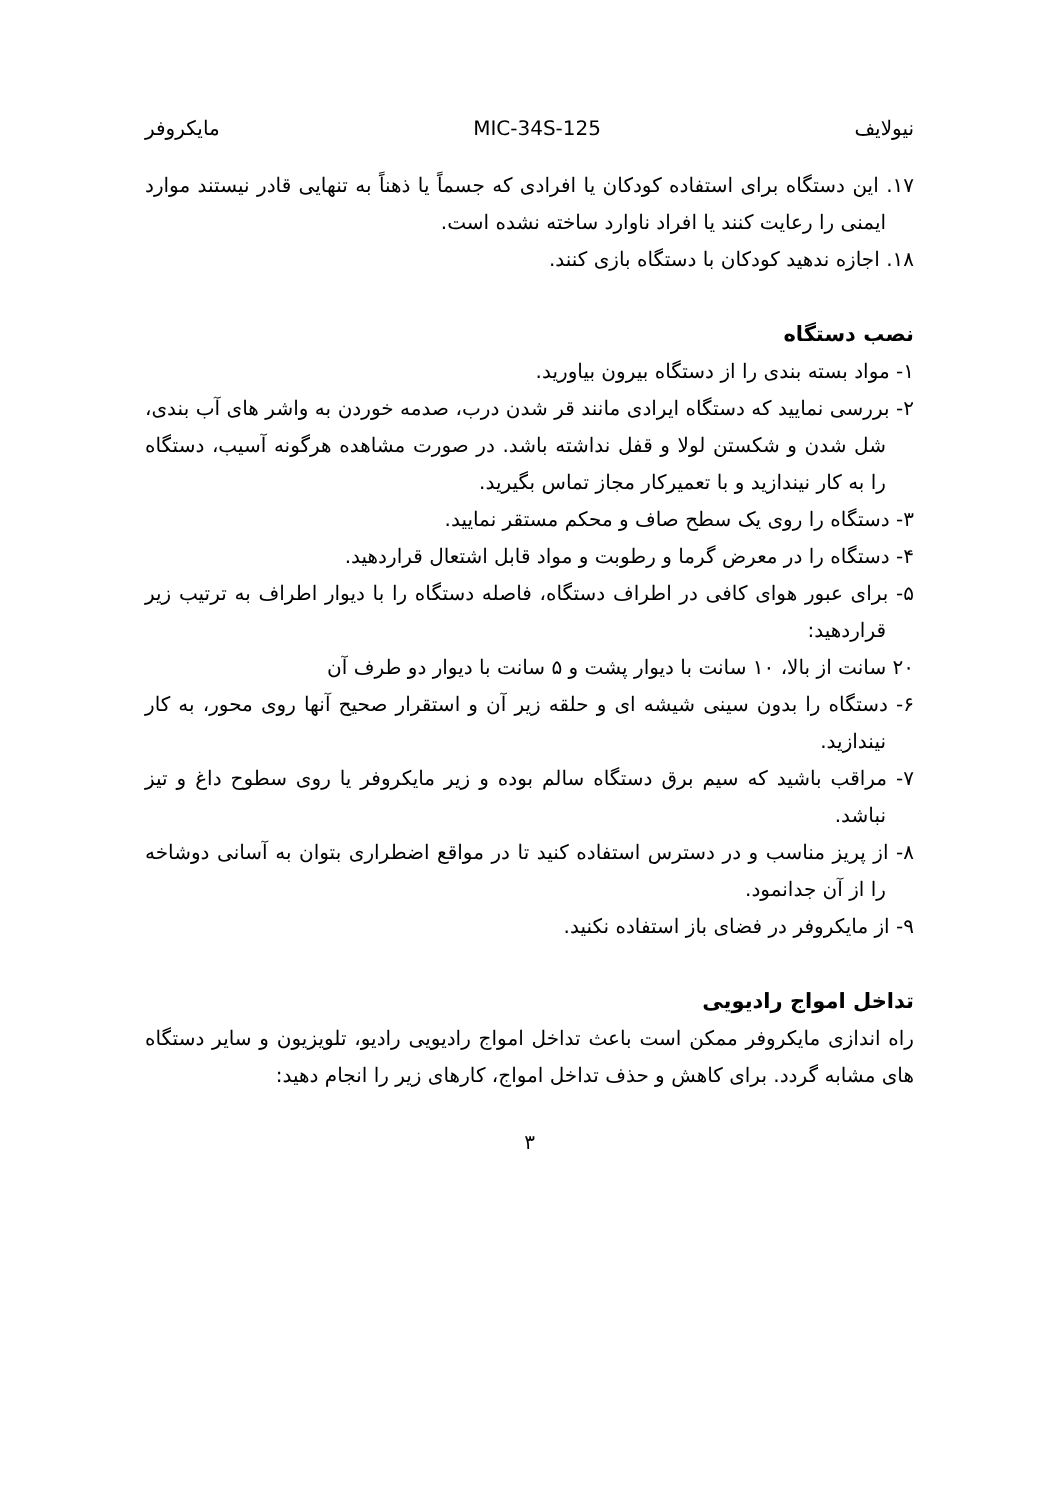نیولایف MIC-34S-125 مایکروفر
۱۷. این دستگاه برای استفاده کودکان یا افرادی که جسماً یا ذهناً به تنهایی قادر نیستند موارد ایمنی را رعایت کنند یا افراد ناوارد ساخته نشده است.
۱۸. اجازه ندهید کودکان با دستگاه بازی کنند.
نصب دستگاه
۱- مواد بسته بندی را از دستگاه بیرون بیاورید.
۲- بررسی نمایید که دستگاه ایرادی مانند قر شدن درب، صدمه خوردن به واشر های آب بندی، شل شدن و شکستن لولا و قفل نداشته باشد. در صورت مشاهده هرگونه آسیب، دستگاه را به کار نیندازید و با تعمیرکار مجاز تماس بگیرید.
۳- دستگاه را روی یک سطح صاف و محکم مستقر نمایید.
۴- دستگاه را در معرض گرما و رطوبت و مواد قابل اشتعال قراردهید.
۵- برای عبور هوای کافی در اطراف دستگاه، فاصله دستگاه را با دیوار اطراف به ترتیب زیر قراردهید:
۲۰ سانت از بالا، ۱۰ سانت با دیوار پشت و ۵ سانت با دیوار دو طرف آن
۶- دستگاه را بدون سینی شیشه ای و حلقه زیر آن و استقرار صحیح آنها روی محور، به کار نیندازید.
۷- مراقب باشید که سیم برق دستگاه سالم بوده و زیر مایکروفر یا روی سطوح داغ و تیز نباشد.
۸- از پریز مناسب و در دسترس استفاده کنید تا در مواقع اضطراری بتوان به آسانی دوشاخه را از آن جدانمود.
۹- از مایکروفر در فضای باز استفاده نکنید.
تداخل امواج رادیویی
راه اندازی مایکروفر ممکن است باعث تداخل امواج رادیویی رادیو، تلویزیون و سایر دستگاه های مشابه گردد. برای کاهش و حذف تداخل امواج، کارهای زیر را انجام دهید:
۳